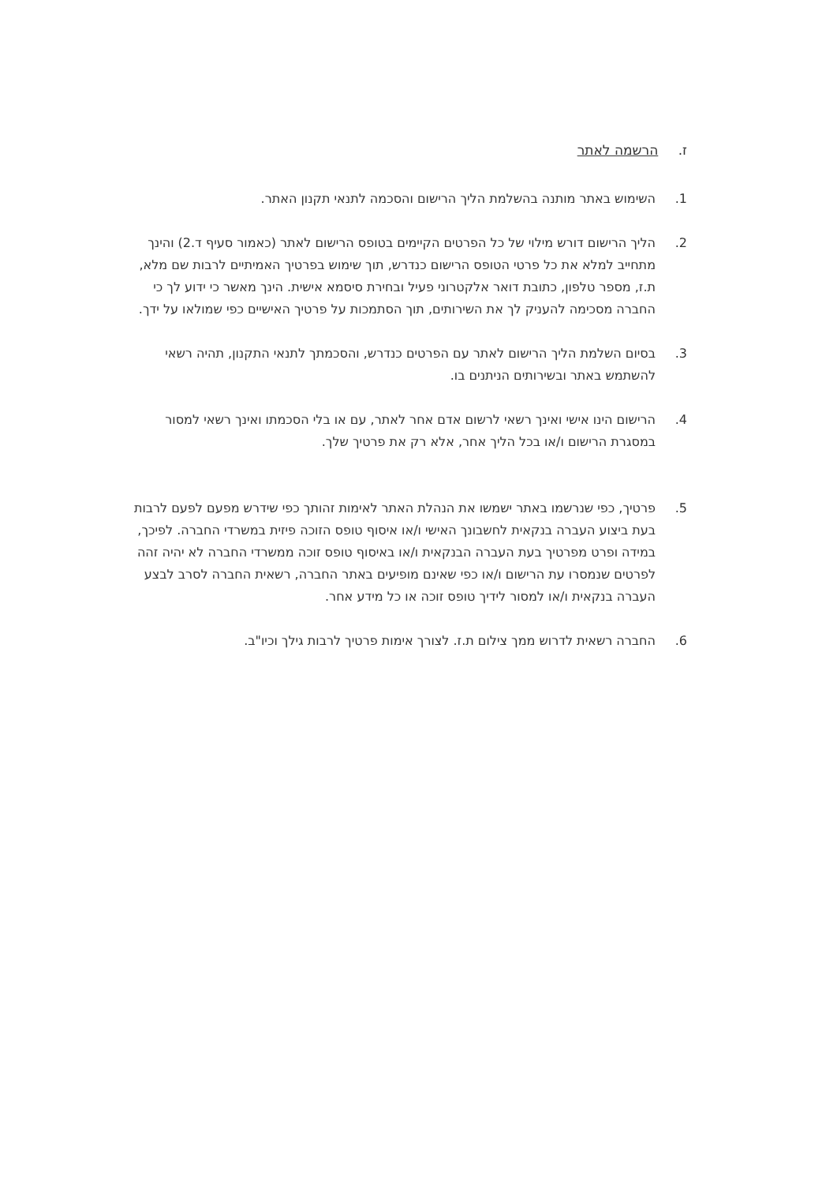ז. הרשמה לאתר
1. השימוש באתר מותנה בהשלמת הליך הרישום והסכמה לתנאי תקנון האתר.
2. הליך הרישום דורש מילוי של כל הפרטים הקיימים בטופס הרישום לאתר (כאמור סעיף ד.2) והינך מתחייב למלא את כל פרטי הטופס הרישום כנדרש, תוך שימוש בפרטיך האמיתיים לרבות שם מלא, ת.ז, מספר טלפון, כתובת דואר אלקטרוני פעיל ובחירת סיסמא אישית. הינך מאשר כי ידוע לך כי החברה מסכימה להעניק לך את השירותים, תוך הסתמכות על פרטיך האישיים כפי שמולאו על ידך.
3. בסיום השלמת הליך הרישום לאתר עם הפרטים כנדרש, והסכמתך לתנאי התקנון, תהיה רשאי להשתמש באתר ובשירותים הניתנים בו.
4. הרישום הינו אישי ואינך רשאי לרשום אדם אחר לאתר, עם או בלי הסכמתו ואינך רשאי למסור במסגרת הרישום ו/או בכל הליך אחר, אלא רק את פרטיך שלך.
5. פרטיך, כפי שנרשמו באתר ישמשו את הנהלת האתר לאימות זהותך כפי שידרש מפעם לפעם לרבות בעת ביצוע העברה בנקאית לחשבונך האישי ו/או איסוף טופס הזוכה פיזית במשרדי החברה. לפיכך, במידה ופרט מפרטיך בעת העברה הבנקאית ו/או באיסוף טופס זוכה ממשרדי החברה לא יהיה זהה לפרטים שנמסרו עת הרישום ו/או כפי שאינם מופיעים באתר החברה, רשאית החברה לסרב לבצע העברה בנקאית ו/או למסור לידיך טופס זוכה או כל מידע אחר.
6. החברה רשאית לדרוש ממך צילום ת.ז. לצורך אימות פרטיך לרבות גילך וכיו"ב.